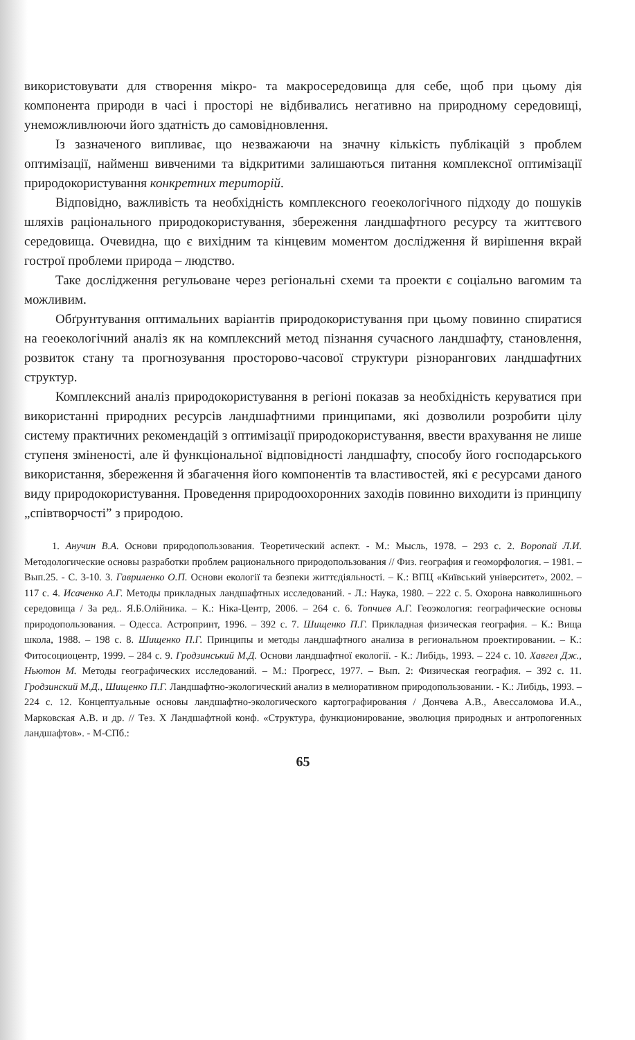використовувати для створення мікро- та макросередовища для себе, щоб при цьому дія компонента природи в часі і просторі не відбивались негативно на природному середовищі, унеможливлюючи його здатність до самовідновлення.
Із зазначеного випливає, що незважаючи на значну кількість публікацій з проблем оптимізації, найменш вивченими та відкритими залишаються питання комплексної оптимізації природокористування конкретних територій.
Відповідно, важливість та необхідність комплексного геоекологічного підходу до пошуків шляхів раціонального природокористування, збереження ландшафтного ресурсу та життєвого середовища. Очевидна, що є вихідним та кінцевим моментом дослідження й вирішення вкрай гострої проблеми природа – людство.
Таке дослідження регульоване через регіональні схеми та проекти є соціально вагомим та можливим.
Обґрунтування оптимальних варіантів природокористування при цьому повинно спиратися на геоекологічний аналіз як на комплексний метод пізнання сучасного ландшафту, становлення, розвиток стану та прогнозування просторово-часової структури різнорангових ландшафтних структур.
Комплексний аналіз природокористування в регіоні показав за необхідність керуватися при використанні природних ресурсів ландшафтними принципами, які дозволили розробити цілу систему практичних рекомендацій з оптимізації природокористування, ввести врахування не лише ступеня зміненості, але й функціональної відповідності ландшафту, способу його господарського використання, збереження й збагачення його компонентів та властивостей, які є ресурсами даного виду природокористування. Проведення природоохоронних заходів повинно виходити із принципу „співтворчості” з природою.
1. Анучин В.А. Основи природопользования. Теоретический аспект. - М.: Мысль, 1978. – 293 с. 2. Воропай Л.И. Методологические основы разработки проблем рационального природопользования // Физ. география и геоморфология. – 1981. – Вып.25. - С. 3-10. 3. Гавриленко О.П. Основи екології та безпеки життєдіяльності. – К.: ВПЦ «Київський університет», 2002. – 117 с. 4. Исаченко А.Г. Методы прикладных ландшафтных исследований. - Л.: Наука, 1980. – 222 с. 5. Охорона навколишнього середовища / За ред.. Я.Б.Олійника. – К.: Ніка-Центр, 2006. – 264 с. 6. Топчиев А.Г. Геоэкология: географические основы природопользования. – Одесса. Астропринт, 1996. – 392 с. 7. Шищенко П.Г. Прикладная физическая география. – К.: Вища школа, 1988. – 198 с. 8. Шищенко П.Г. Принципы и методы ландшафтного анализа в региональном проектировании. – К.: Фитосоциоцентр, 1999. – 284 с. 9. Гродзинський М.Д. Основи ландшафтної екології. - К.: Либідь, 1993. – 224 с. 10. Хавгел Дж., Ньютон М. Методы географических исследований. – М.: Прогресс, 1977. – Вып. 2: Физическая география. – 392 с. 11. Гродзинский М.Д., Шищенко П.Г. Ландшафтно-экологический анализ в мелиоративном природопользовании. - К.: Либідь, 1993. – 224 с. 12. Концептуальные основы ландшафтно-экологического картографирования / Дончева А.В., Авессаломова И.А., Марковская А.В. и др. // Тез. X Ландшафтной конф. «Структура, функционирование, эволюция природных и антропогенных ландшафтов». - М-СПб.:
65